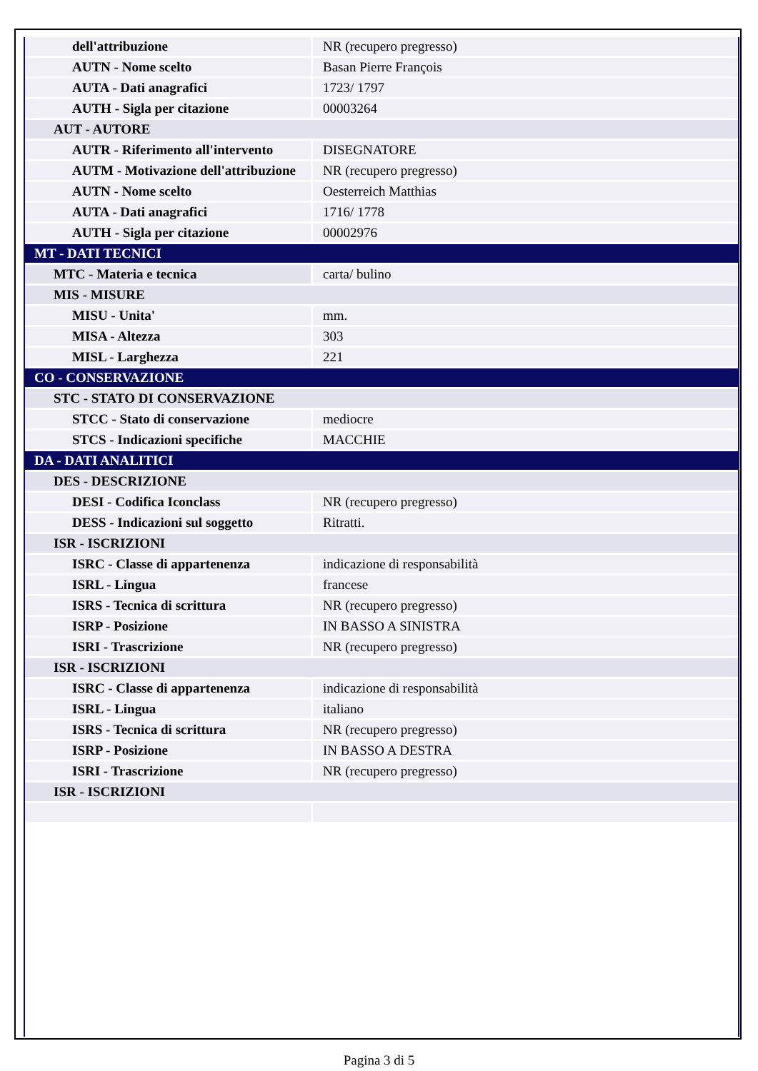| dell'attribuzione | NR (recupero pregresso) |
| AUTN - Nome scelto | Basan Pierre François |
| AUTA - Dati anagrafici | 1723/ 1797 |
| AUTH - Sigla per citazione | 00003264 |
| AUT - AUTORE | |
| AUTR - Riferimento all'intervento | DISEGNATORE |
| AUTM - Motivazione dell'attribuzione | NR (recupero pregresso) |
| AUTN - Nome scelto | Oesterreich Matthias |
| AUTA - Dati anagrafici | 1716/ 1778 |
| AUTH - Sigla per citazione | 00002976 |
| MT - DATI TECNICI | |
| MTC - Materia e tecnica | carta/ bulino |
| MIS - MISURE | |
| MISU - Unita' | mm. |
| MISA - Altezza | 303 |
| MISL - Larghezza | 221 |
| CO - CONSERVAZIONE | |
| STC - STATO DI CONSERVAZIONE | |
| STCC - Stato di conservazione | mediocre |
| STCS - Indicazioni specifiche | MACCHIE |
| DA - DATI ANALITICI | |
| DES - DESCRIZIONE | |
| DESI - Codifica Iconclass | NR (recupero pregresso) |
| DESS - Indicazioni sul soggetto | Ritratti. |
| ISR - ISCRIZIONI | |
| ISRC - Classe di appartenenza | indicazione di responsabilità |
| ISRL - Lingua | francese |
| ISRS - Tecnica di scrittura | NR (recupero pregresso) |
| ISRP - Posizione | IN BASSO A SINISTRA |
| ISRI - Trascrizione | NR (recupero pregresso) |
| ISR - ISCRIZIONI | |
| ISRC - Classe di appartenenza | indicazione di responsabilità |
| ISRL - Lingua | italiano |
| ISRS - Tecnica di scrittura | NR (recupero pregresso) |
| ISRP - Posizione | IN BASSO A DESTRA |
| ISRI - Trascrizione | NR (recupero pregresso) |
| ISR - ISCRIZIONI | |
Pagina 3 di 5